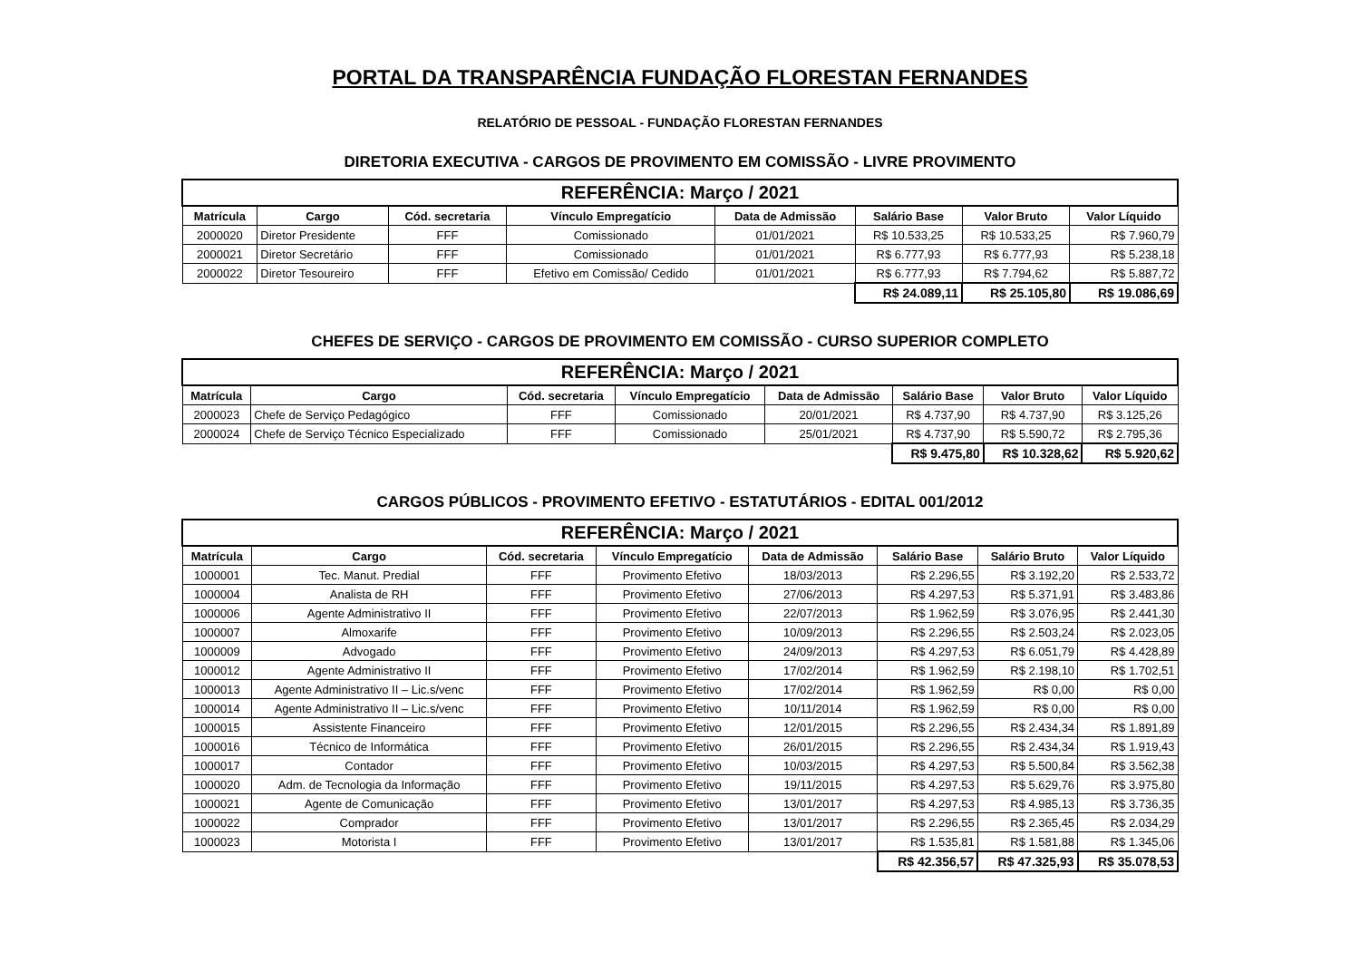PORTAL DA TRANSPARÊNCIA FUNDAÇÃO FLORESTAN FERNANDES
RELATÓRIO DE PESSOAL - FUNDAÇÃO FLORESTAN FERNANDES
DIRETORIA EXECUTIVA - CARGOS DE PROVIMENTO EM COMISSÃO - LIVRE PROVIMENTO
| REFERÊNCIA: Março / 2021 | | | | | | | |
| Matrícula | Cargo | Cód. secretaria | Vínculo Empregatício | Data de Admissão | Salário Base | Valor Bruto | Valor Líquido |
| 2000020 | Diretor Presidente | FFF | Comissionado | 01/01/2021 | R$ 10.533,25 | R$ 10.533,25 | R$ 7.960,79 |
| 2000021 | Diretor Secretário | FFF | Comissionado | 01/01/2021 | R$ 6.777,93 | R$ 6.777,93 | R$ 5.238,18 |
| 2000022 | Diretor Tesoureiro | FFF | Efetivo em Comissão/ Cedido | 01/01/2021 | R$ 6.777,93 | R$ 7.794,62 | R$ 5.887,72 |
| | | | | | R$ 24.089,11 | R$ 25.105,80 | R$ 19.086,69 |
CHEFES DE SERVIÇO - CARGOS DE PROVIMENTO EM COMISSÃO - CURSO SUPERIOR COMPLETO
| REFERÊNCIA: Março / 2021 | | | | | | | |
| Matrícula | Cargo | Cód. secretaria | Vínculo Empregatício | Data de Admissão | Salário Base | Valor Bruto | Valor Líquido |
| 2000023 | Chefe de Serviço Pedagógico | FFF | Comissionado | 20/01/2021 | R$ 4.737,90 | R$ 4.737,90 | R$ 3.125,26 |
| 2000024 | Chefe de Serviço Técnico Especializado | FFF | Comissionado | 25/01/2021 | R$ 4.737,90 | R$ 5.590,72 | R$ 2.795,36 |
| | | | | | R$ 9.475,80 | R$ 10.328,62 | R$ 5.920,62 |
CARGOS PÚBLICOS - PROVIMENTO EFETIVO - ESTATUTÁRIOS - EDITAL 001/2012
| REFERÊNCIA: Março / 2021 | | | | | | | |
| Matrícula | Cargo | Cód. secretaria | Vínculo Empregatício | Data de Admissão | Salário Base | Salário Bruto | Valor Líquido |
| 1000001 | Tec. Manut. Predial | FFF | Provimento Efetivo | 18/03/2013 | R$ 2.296,55 | R$ 3.192,20 | R$ 2.533,72 |
| 1000004 | Analista de RH | FFF | Provimento Efetivo | 27/06/2013 | R$ 4.297,53 | R$ 5.371,91 | R$ 3.483,86 |
| 1000006 | Agente Administrativo II | FFF | Provimento Efetivo | 22/07/2013 | R$ 1.962,59 | R$ 3.076,95 | R$ 2.441,30 |
| 1000007 | Almoxarife | FFF | Provimento Efetivo | 10/09/2013 | R$ 2.296,55 | R$ 2.503,24 | R$ 2.023,05 |
| 1000009 | Advogado | FFF | Provimento Efetivo | 24/09/2013 | R$ 4.297,53 | R$ 6.051,79 | R$ 4.428,89 |
| 1000012 | Agente Administrativo II | FFF | Provimento Efetivo | 17/02/2014 | R$ 1.962,59 | R$ 2.198,10 | R$ 1.702,51 |
| 1000013 | Agente Administrativo II – Lic.s/venc | FFF | Provimento Efetivo | 17/02/2014 | R$ 1.962,59 | R$ 0,00 | R$ 0,00 |
| 1000014 | Agente Administrativo II – Lic.s/venc | FFF | Provimento Efetivo | 10/11/2014 | R$ 1.962,59 | R$ 0,00 | R$ 0,00 |
| 1000015 | Assistente Financeiro | FFF | Provimento Efetivo | 12/01/2015 | R$ 2.296,55 | R$ 2.434,34 | R$ 1.891,89 |
| 1000016 | Técnico de Informática | FFF | Provimento Efetivo | 26/01/2015 | R$ 2.296,55 | R$ 2.434,34 | R$ 1.919,43 |
| 1000017 | Contador | FFF | Provimento Efetivo | 10/03/2015 | R$ 4.297,53 | R$ 5.500,84 | R$ 3.562,38 |
| 1000020 | Adm. de Tecnologia da Informação | FFF | Provimento Efetivo | 19/11/2015 | R$ 4.297,53 | R$ 5.629,76 | R$ 3.975,80 |
| 1000021 | Agente de Comunicação | FFF | Provimento Efetivo | 13/01/2017 | R$ 4.297,53 | R$ 4.985,13 | R$ 3.736,35 |
| 1000022 | Comprador | FFF | Provimento Efetivo | 13/01/2017 | R$ 2.296,55 | R$ 2.365,45 | R$ 2.034,29 |
| 1000023 | Motorista I | FFF | Provimento Efetivo | 13/01/2017 | R$ 1.535,81 | R$ 1.581,88 | R$ 1.345,06 |
| | | | | | R$ 42.356,57 | R$ 47.325,93 | R$ 35.078,53 |